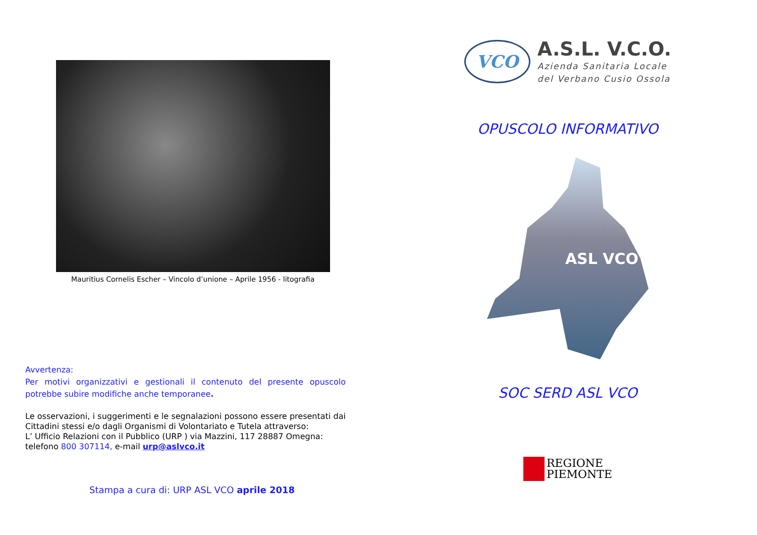Mauritius Cornelis Escher – Vincolo d’unione – Aprile 1956 - litografia
Avvertenza:
Per motivi organizzativi e gestionali il contenuto del presente opuscolo potrebbe subire modifiche anche temporanee.
Le osservazioni, i suggerimenti e le segnalazioni possono essere presentati dai Cittadini stessi e/o dagli Organismi di Volontariato e Tutela attraverso:
L’ Ufficio Relazioni con il Pubblico (URP ) via Mazzini, 117 28887 Omegna:
telefono 800 307114, e-mail urp@aslvco.it
Stampa a cura di: URP ASL VCO aprile 2018
VCO
A.S.L. V.C.O.
Azienda Sanitaria Locale
del Verbano Cusio Ossola
OPUSCOLO INFORMATIVO
ASL VCO
SOC SERD ASL VCO
REGIONE
PIEMONTE